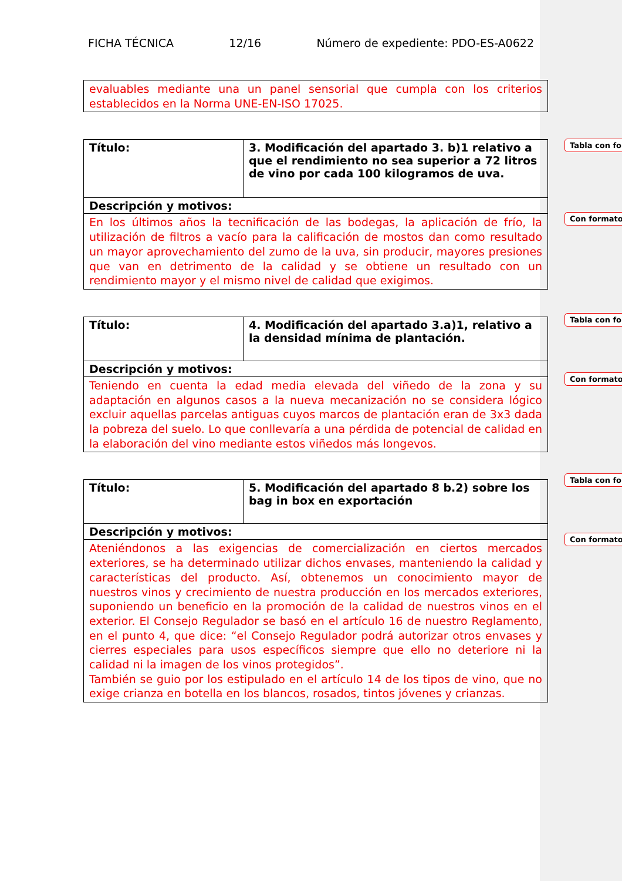FICHA TÉCNICA 12/16 Número de expediente: PDO-ES-A0622
| evaluables mediante una un panel sensorial que cumpla con los criterios establecidos en la Norma UNE-EN-ISO 17025. |
| Título: | 3. Modificación del apartado 3. b)1 relativo a que el rendimiento no sea superior a 72 litros de vino por cada 100 kilogramos de uva. |
| Descripción y motivos: | |
| En los últimos años la tecnificación de las bodegas, la aplicación de frío, la utilización de filtros a vacío para la calificación de mostos dan como resultado un mayor aprovechamiento del zumo de la uva, sin producir, mayores presiones que van en detrimento de la calidad y se obtiene un resultado con un rendimiento mayor y el mismo nivel de calidad que exigimos. | |
| Título: | 4. Modificación del apartado 3.a)1, relativo a la densidad mínima de plantación. |
| Descripción y motivos: | |
| Teniendo en cuenta la edad media elevada del viñedo de la zona y su adaptación en algunos casos a la nueva mecanización no se considera lógico excluir aquellas parcelas antiguas cuyos marcos de plantación eran de 3x3 dada la pobreza del suelo. Lo que conllevaría a una pérdida de potencial de calidad en la elaboración del vino mediante estos viñedos más longevos. | |
| Título: | 5. Modificación del apartado 8 b.2) sobre los bag in box en exportación |
| Descripción y motivos: | |
| Ateniéndonos a las exigencias de comercialización en ciertos mercados exteriores, se ha determinado utilizar dichos envases, manteniendo la calidad y características del producto. Así, obtenemos un conocimiento mayor de nuestros vinos y crecimiento de nuestra producción en los mercados exteriores, suponiendo un beneficio en la promoción de la calidad de nuestros vinos en el exterior. El Consejo Regulador se basó en el artículo 16 de nuestro Reglamento, en el punto 4, que dice: “el Consejo Regulador podrá autorizar otros envases y cierres especiales para usos específicos siempre que ello no deteriore ni la calidad ni la imagen de los vinos protegidos”. También se guio por los estipulado en el artículo 14 de los tipos de vino, que no exige crianza en botella en los blancos, rosados, tintos jóvenes y crianzas. | |
Tabla con fo
Con formato
Tabla con fo
Con formato
Tabla con fo
Con formato